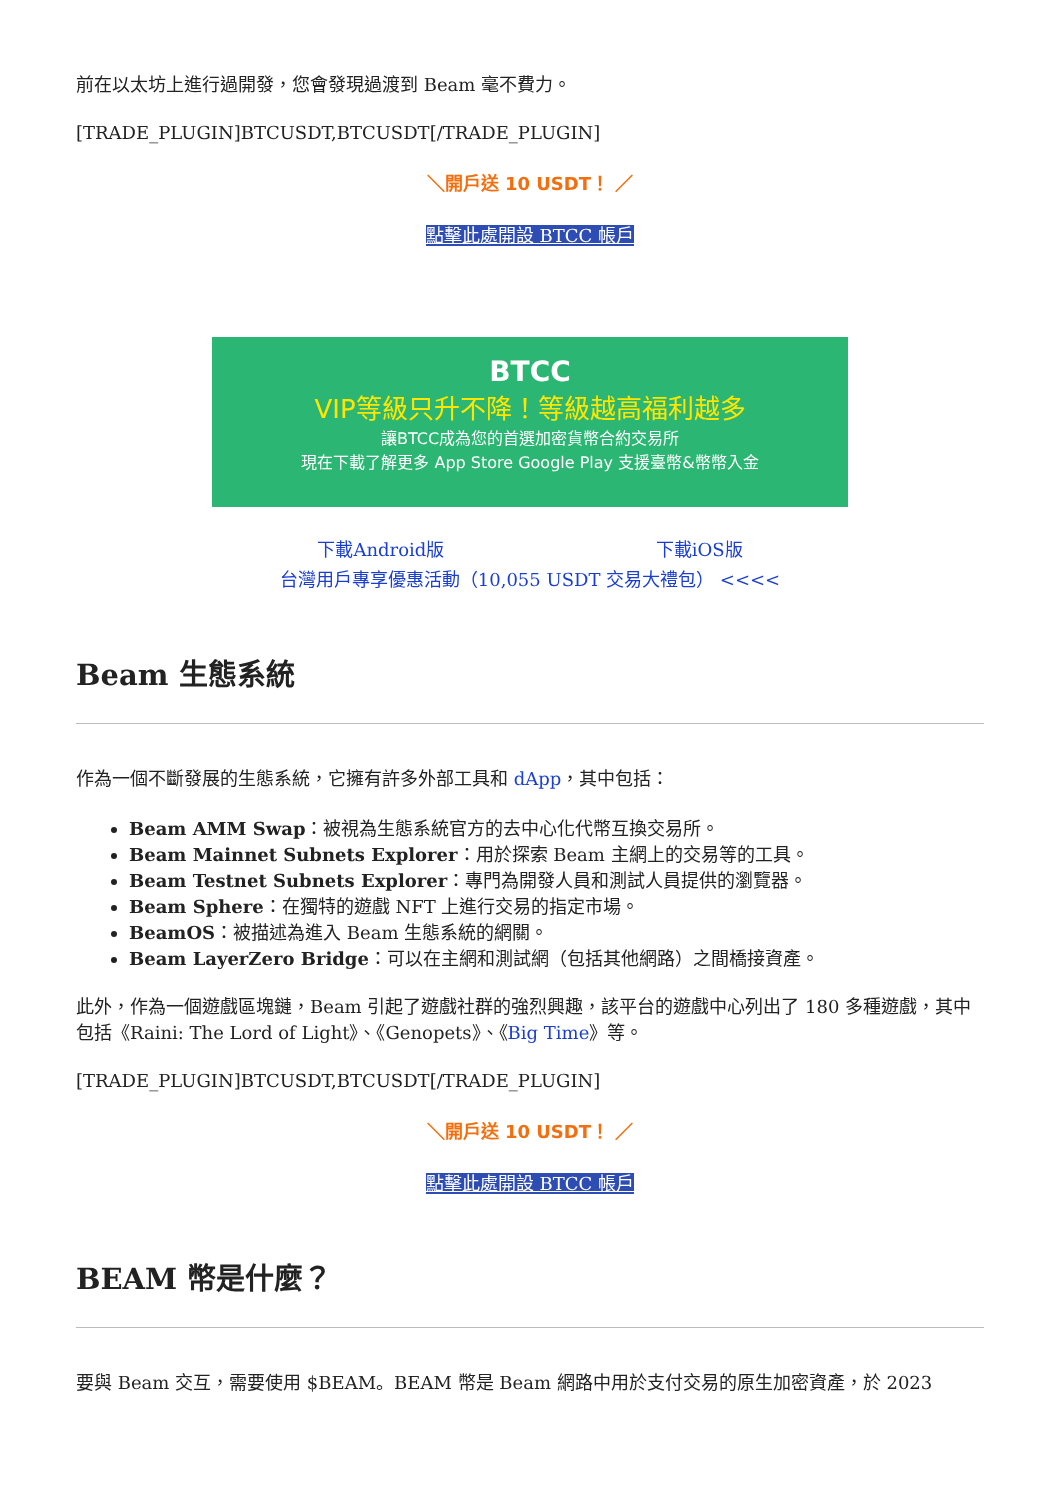前在以太坊上進行過開發，您會發現過渡到 Beam 毫不費力。
[TRADE_PLUGIN]BTCUSDT,BTCUSDT[/TRADE_PLUGIN]
＼開戶送 10 USDT！ ／
點擊此處開設 BTCC 帳戶
BTCC
VIP等級只升不降！等級越高福利越多
讓BTCC成為您的首選加密貨幣合約交易所
現在下載了解更多 App Store Google Play 支援臺幣&幣幣入金
下載Android版 下載iOS版
台灣用戶專享優惠活動（10,055 USDT 交易大禮包） <<<<
Beam 生態系統
作為一個不斷發展的生態系統，它擁有許多外部工具和 dApp，其中包括：
Beam AMM Swap：被視為生態系統官方的去中心化代幣互換交易所。
Beam Mainnet Subnets Explorer：用於探索 Beam 主網上的交易等的工具。
Beam Testnet Subnets Explorer：專門為開發人員和測試人員提供的瀏覽器。
Beam Sphere：在獨特的遊戲 NFT 上進行交易的指定市場。
BeamOS：被描述為進入 Beam 生態系統的網關。
Beam LayerZero Bridge：可以在主網和測試網（包括其他網路）之間橋接資產。
此外，作為一個遊戲區塊鏈，Beam 引起了遊戲社群的強烈興趣，該平台的遊戲中心列出了 180 多種遊戲，其中包括《Raini: The Lord of Light》、《Genopets》、《Big Time》等。
[TRADE_PLUGIN]BTCUSDT,BTCUSDT[/TRADE_PLUGIN]
＼開戶送 10 USDT！ ／
點擊此處開設 BTCC 帳戶
BEAM 幣是什麼？
要與 Beam 交互，需要使用 $BEAM。BEAM 幣是 Beam 網路中用於支付交易的原生加密資產，於 2023